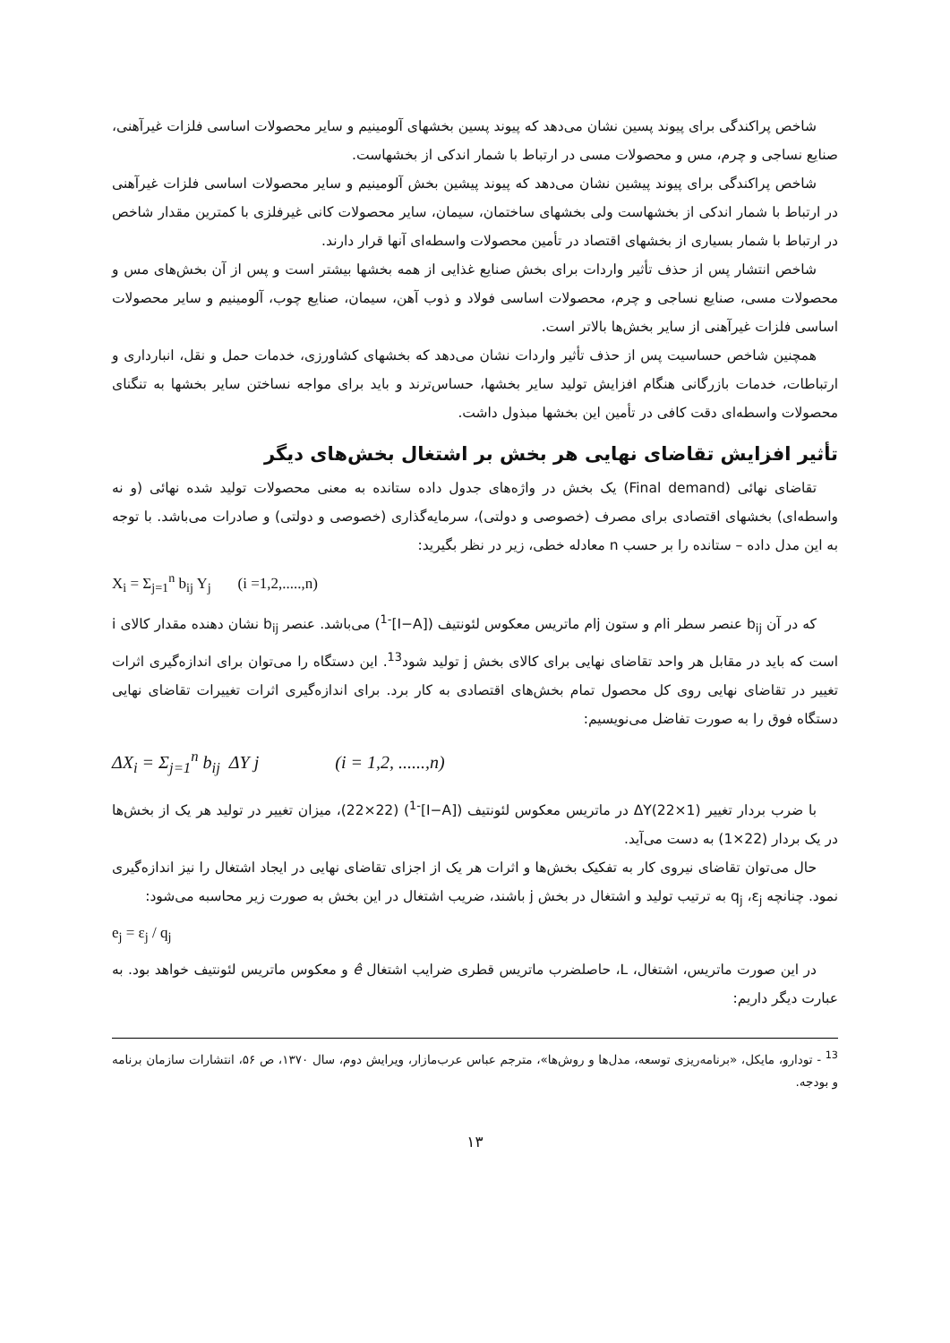شاخص پراکندگی برای پیوند پسین نشان می‌دهد که پیوند پسین بخشهای آلومینیم و سایر محصولات اساسی فلزات غیرآهنی، صنایع نساجی و چرم، مس و محصولات مسی در ارتباط با شمار اندکی از بخشهاست.
شاخص پراکندگی برای پیوند پیشین نشان می‌دهد که پیوند پیشین بخش آلومینیم و سایر محصولات اساسی فلزات غیرآهنی در ارتباط با شمار اندکی از بخشهاست ولی بخشهای ساختمان، سیمان، سایر محصولات کانی غیرفلزی با کمترین مقدار شاخص در ارتباط با شمار بسیاری از بخشهای اقتصاد در تأمین محصولات واسطه‌ای آنها قرار دارند.
شاخص انتشار پس از حذف تأثیر واردات برای بخش صنایع غذایی از همه بخشها بیشتر است و پس از آن بخش‌های مس و محصولات مسی، صنایع نساجی و چرم، محصولات اساسی فولاد و ذوب آهن، سیمان، صنایع چوب، آلومینیم و سایر محصولات اساسی فلزات غیرآهنی از سایر بخش‌ها بالاتر است.
همچنین شاخص حساسیت پس از حذف تأثیر واردات نشان می‌دهد که بخشهای کشاورزی، خدمات حمل و نقل، انبارداری و ارتباطات، خدمات بازرگانی هنگام افزایش تولید سایر بخشها، حساس‌ترند و باید برای مواجه نساختن سایر بخشها به تنگنای محصولات واسطه‌ای دقت کافی در تأمین این بخشها مبذول داشت.
تأثیر افزایش تقاضای نهایی هر بخش بر اشتغال بخش‌های دیگر
تقاضای نهائی (Final demand) یک بخش در واژه‌های جدول داده ستانده به معنی محصولات تولید شده نهائی (و نه واسطه‌ای) بخشهای اقتصادی برای مصرف (خصوصی و دولتی)، سرمایه‌گذاری (خصوصی و دولتی) و صادرات می‌باشد. با توجه به این مدل داده – ستانده را بر حسب n معادله خطی، زیر در نظر بگیرید:
X<sub>i</sub> = Σ<sub>j=1</sub><sup>n</sup> b<sub>ij</sub> Y<sub>j</sub> (i =1,2,.....,n)
که در آن b<sub>ij</sub> عنصر سطر iام و ستون jام ماتریس معکوس لئونتیف ([I−A]<sup>-1</sup>) می‌باشد. عنصر b<sub>ij</sub> نشان دهنده مقدار کالای i است که باید در مقابل هر واحد تقاضای نهایی برای کالای بخش j تولید شود<sup>13</sup>. این دستگاه را می‌توان برای اندازه‌گیری اثرات تغییر در تقاضای نهایی روی کل محصول تمام بخش‌های اقتصادی به کار برد. برای اندازه‌گیری اثرات تغییرات تقاضای نهایی دستگاه فوق را به صورت تفاضل می‌نویسیم:
ΔX<sub>i</sub> = Σ<sub>j=1</sub><sup>n</sup> b<sub>ij</sub> ΔY j (i = 1,2, ......,n)
با ضرب بردار تغییر ΔY(22×1) در ماتریس معکوس لئونتیف ([I−A]<sup>-1</sup>) (22×22)، میزان تغییر در تولید هر یک از بخش‌ها در یک بردار (22×1) به دست می‌آید.
حال می‌توان تقاضای نیروی کار به تفکیک بخش‌ها و اثرات هر یک از اجزای تقاضای نهایی در ایجاد اشتغال را نیز اندازه‌گیری نمود. چنانچه q<sub>j</sub> ،ε<sub>j</sub> به ترتیب تولید و اشتغال در بخش j باشند، ضریب اشتغال در این بخش به صورت زیر محاسبه می‌شود:
e<sub>j</sub> = ε<sub>j</sub> / q<sub>j</sub>
در این صورت ماتریس، اشتغال، L، حاصلضرب ماتریس قطری ضرایب اشتغال ê و معکوس ماتریس لئونتیف خواهد بود. به عبارت دیگر داریم:
<sup>13</sup> - تودارو، مایکل، «برنامه‌ریزی توسعه، مدل‌ها و روش‌ها»، مترجم عباس عرب‌مازار، ویرایش دوم، سال ۱۳۷۰، ص ۵۶، انتشارات سازمان برنامه و بودجه.
۱۳